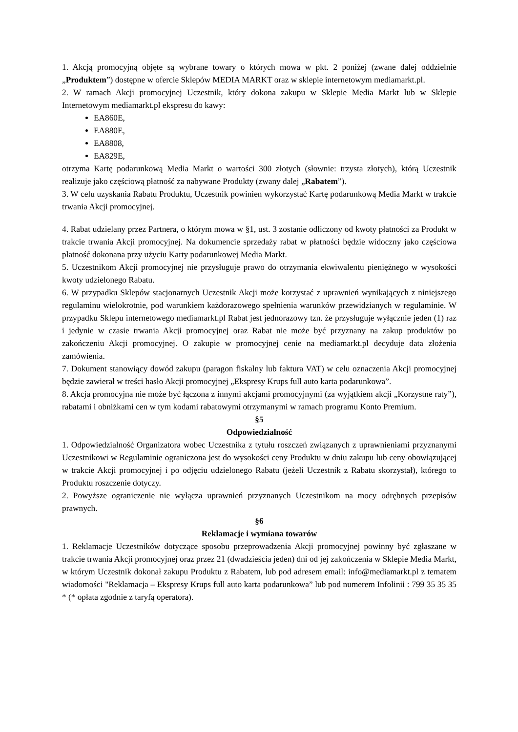1. Akcją promocyjną objęte są wybrane towary o których mowa w pkt. 2 poniżej (zwane dalej oddzielnie „Produktem”) dostępne w ofercie Sklepów MEDIA MARKT oraz w sklepie internetowym mediamarkt.pl.
2. W ramach Akcji promocyjnej Uczestnik, który dokona zakupu w Sklepie Media Markt lub w Sklepie Internetowym mediamarkt.pl ekspresu do kawy:
EA860E,
EA880E,
EA8808,
EA829E,
otrzyma Kartę podarunkową Media Markt o wartości 300 złotych (słownie: trzysta złotych), którą Uczestnik realizuje jako częściową płatność za nabywane Produkty (zwany dalej „Rabatem”).
3. W celu uzyskania Rabatu Produktu, Uczestnik powinien wykorzystać Kartę podarunkową Media Markt w trakcie trwania Akcji promocyjnej.
4. Rabat udzielany przez Partnera, o którym mowa w §1, ust. 3 zostanie odliczony od kwoty płatności za Produkt w trakcie trwania Akcji promocyjnej. Na dokumencie sprzedaży rabat w płatności będzie widoczny jako częściowa płatność dokonana przy użyciu Karty podarunkowej Media Markt.
5. Uczestnikom Akcji promocyjnej nie przysługuje prawo do otrzymania ekwiwalentu pieniężnego w wysokości kwoty udzielonego Rabatu.
6. W przypadku Sklepów stacjonarnych Uczestnik Akcji może korzystać z uprawnień wynikających z niniejszego regulaminu wielokrotnie, pod warunkiem każdorazowego spełnienia warunków przewidzianych w regulaminie. W przypadku Sklepu internetowego mediamarkt.pl Rabat jest jednorazowy tzn. że przysługuje wyłącznie jeden (1) raz i jedynie w czasie trwania Akcji promocyjnej oraz Rabat nie może być przyznany na zakup produktów po zakończeniu Akcji promocyjnej. O zakupie w promocyjnej cenie na mediamarkt.pl decyduje data złożenia zamówienia.
7. Dokument stanowiący dowód zakupu (paragon fiskalny lub faktura VAT) w celu oznaczenia Akcji promocyjnej będzie zawierał w treści hasło Akcji promocyjnej „Ekspresy Krups full auto karta podarunkowa”.
8. Akcja promocyjna nie może być łączona z innymi akcjami promocyjnymi (za wyjątkiem akcji „Korzystne raty”), rabatami i obniżkami cen w tym kodami rabatowymi otrzymanymi w ramach programu Konto Premium.
§5
Odpowiedzialność
1. Odpowiedzialność Organizatora wobec Uczestnika z tytułu roszczeń związanych z uprawnieniami przyznanymi Uczestnikowi w Regulaminie ograniczona jest do wysokości ceny Produktu w dniu zakupu lub ceny obowiązującej w trakcie Akcji promocyjnej i po odjęciu udzielonego Rabatu (jeżeli Uczestnik z Rabatu skorzystał), którego to Produktu roszczenie dotyczy.
2. Powyższe ograniczenie nie wyłącza uprawnień przyznanych Uczestnikom na mocy odrębnych przepisów prawnych.
§6
Reklamacje i wymiana towarów
1. Reklamacje Uczestników dotyczące sposobu przeprowadzenia Akcji promocyjnej powinny być zgłaszane w trakcie trwania Akcji promocyjnej oraz przez 21 (dwadzieścia jeden) dni od jej zakończenia w Sklepie Media Markt, w którym Uczestnik dokonał zakupu Produktu z Rabatem, lub pod adresem email: info@mediamarkt.pl z tematem wiadomości "Reklamacja – Ekspresy Krups full auto karta podarunkowa” lub pod numerem Infolinii : 799 35 35 35 * (* opłata zgodnie z taryfą operatora).